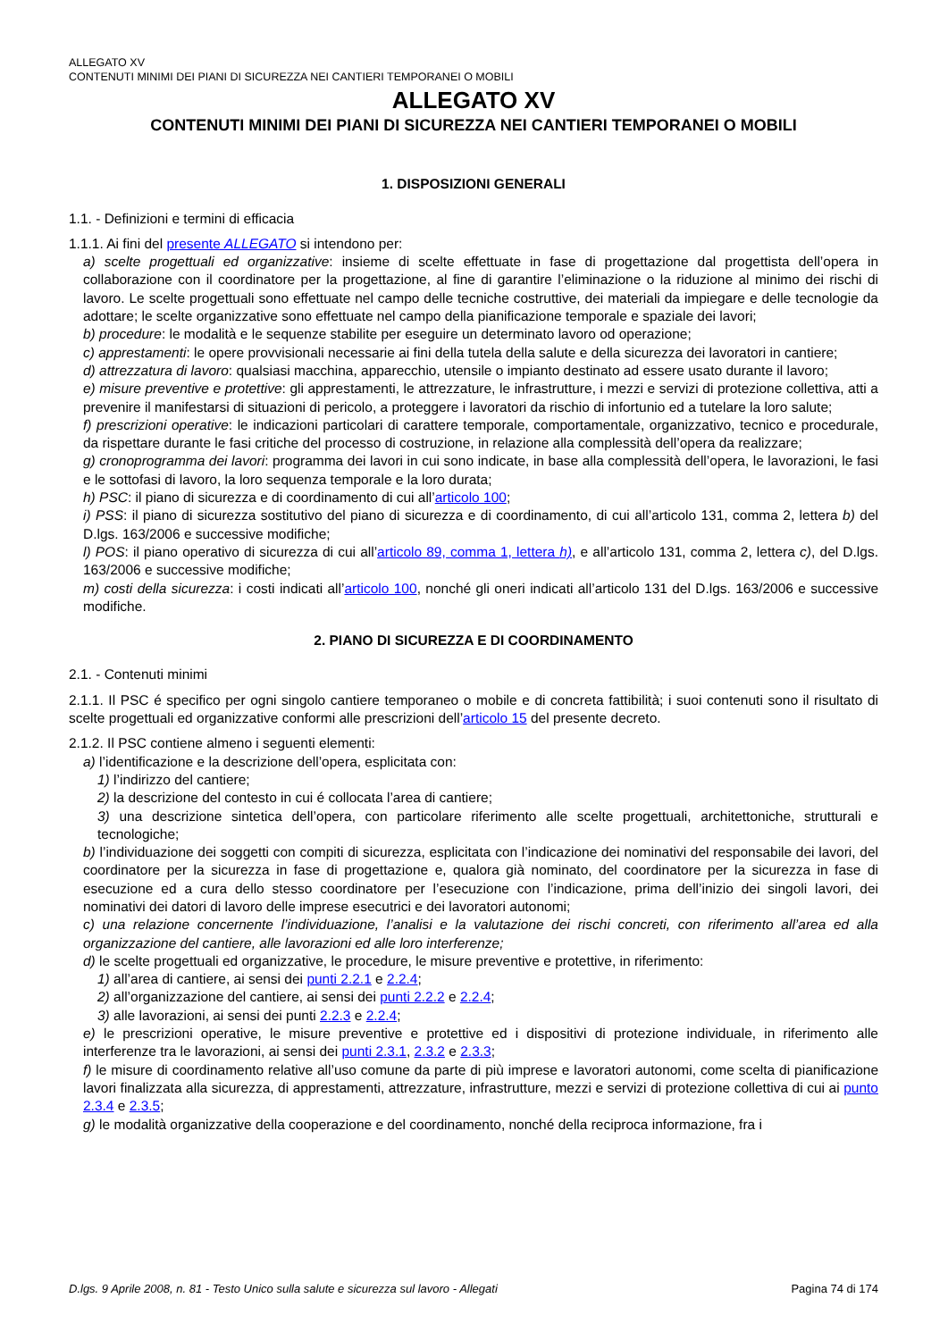ALLEGATO XV
CONTENUTI MINIMI DEI PIANI DI SICUREZZA NEI CANTIERI TEMPORANEI O MOBILI
ALLEGATO XV
CONTENUTI MINIMI DEI PIANI DI SICUREZZA NEI CANTIERI TEMPORANEI O MOBILI
1. DISPOSIZIONI GENERALI
1.1. - Definizioni e termini di efficacia
1.1.1. Ai fini del presente ALLEGATO si intendono per:
a) scelte progettuali ed organizzative: insieme di scelte effettuate in fase di progettazione dal progettista dell’opera in collaborazione con il coordinatore per la progettazione, al fine di garantire l’eliminazione o la riduzione al minimo dei rischi di lavoro. Le scelte progettuali sono effettuate nel campo delle tecniche costruttive, dei materiali da impiegare e delle tecnologie da adottare; le scelte organizzative sono effettuate nel campo della pianificazione temporale e spaziale dei lavori;
b) procedure: le modalità e le sequenze stabilite per eseguire un determinato lavoro od operazione;
c) apprestamenti: le opere provvisionali necessarie ai fini della tutela della salute e della sicurezza dei lavoratori in cantiere;
d) attrezzatura di lavoro: qualsiasi macchina, apparecchio, utensile o impianto destinato ad essere usato durante il lavoro;
e) misure preventive e protettive: gli apprestamenti, le attrezzature, le infrastrutture, i mezzi e servizi di protezione collettiva, atti a prevenire il manifestarsi di situazioni di pericolo, a proteggere i lavoratori da rischio di infortunio ed a tutelare la loro salute;
f) prescrizioni operative: le indicazioni particolari di carattere temporale, comportamentale, organizzativo, tecnico e procedurale, da rispettare durante le fasi critiche del processo di costruzione, in relazione alla complessità dell’opera da realizzare;
g) cronoprogramma dei lavori: programma dei lavori in cui sono indicate, in base alla complessità dell’opera, le lavorazioni, le fasi e le sottofasi di lavoro, la loro sequenza temporale e la loro durata;
h) PSC: il piano di sicurezza e di coordinamento di cui all’articolo 100;
i) PSS: il piano di sicurezza sostitutivo del piano di sicurezza e di coordinamento, di cui all’articolo 131, comma 2, lettera b) del D.lgs. 163/2006 e successive modifiche;
l) POS: il piano operativo di sicurezza di cui all’articolo 89, comma 1, lettera h), e all’articolo 131, comma 2, lettera c), del D.lgs. 163/2006 e successive modifiche;
m) costi della sicurezza: i costi indicati all’articolo 100, nonché gli oneri indicati all’articolo 131 del D.lgs. 163/2006 e successive modifiche.
2. PIANO DI SICUREZZA E DI COORDINAMENTO
2.1. - Contenuti minimi
2.1.1. Il PSC é specifico per ogni singolo cantiere temporaneo o mobile e di concreta fattibilità; i suoi contenuti sono il risultato di scelte progettuali ed organizzative conformi alle prescrizioni dell’articolo 15 del presente decreto.
2.1.2. Il PSC contiene almeno i seguenti elementi:
a) l’identificazione e la descrizione dell’opera, esplicitata con:
1) l’indirizzo del cantiere;
2) la descrizione del contesto in cui é collocata l’area di cantiere;
3) una descrizione sintetica dell’opera, con particolare riferimento alle scelte progettuali, architettoniche, strutturali e tecnologiche;
b) l’individuazione dei soggetti con compiti di sicurezza, esplicitata con l’indicazione dei nominativi del responsabile dei lavori, del coordinatore per la sicurezza in fase di progettazione e, qualora già nominato, del coordinatore per la sicurezza in fase di esecuzione ed a cura dello stesso coordinatore per l’esecuzione con l’indicazione, prima dell’inizio dei singoli lavori, dei nominativi dei datori di lavoro delle imprese esecutrici e dei lavoratori autonomi;
c) una relazione concernente l’individuazione, l’analisi e la valutazione dei rischi concreti, con riferimento all’area ed alla organizzazione del cantiere, alle lavorazioni ed alle loro interferenze;
d) le scelte progettuali ed organizzative, le procedure, le misure preventive e protettive, in riferimento:
1) all’area di cantiere, ai sensi dei punti 2.2.1 e 2.2.4;
2) all’organizzazione del cantiere, ai sensi dei punti 2.2.2 e 2.2.4;
3) alle lavorazioni, ai sensi dei punti 2.2.3 e 2.2.4;
e) le prescrizioni operative, le misure preventive e protettive ed i dispositivi di protezione individuale, in riferimento alle interferenze tra le lavorazioni, ai sensi dei punti 2.3.1, 2.3.2 e 2.3.3;
f) le misure di coordinamento relative all’uso comune da parte di più imprese e lavoratori autonomi, come scelta di pianificazione lavori finalizzata alla sicurezza, di apprestamenti, attrezzature, infrastrutture, mezzi e servizi di protezione collettiva di cui ai punto 2.3.4 e 2.3.5;
g) le modalità organizzative della cooperazione e del coordinamento, nonché della reciproca informazione, fra i
D.lgs. 9 Aprile 2008, n. 81 - Testo Unico sulla salute e sicurezza sul lavoro - Allegati Pagina 74 di 174